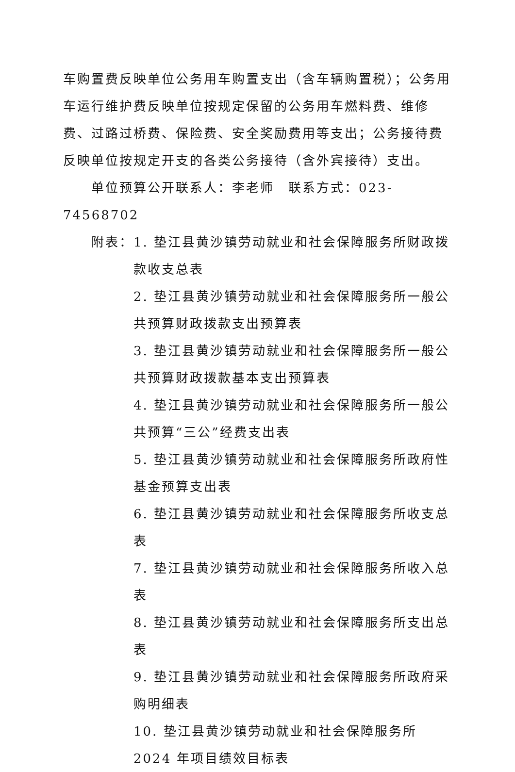车购置费反映单位公务用车购置支出（含车辆购置税）；公务用车运行维护费反映单位按规定保留的公务用车燃料费、维修费、过路过桥费、保险费、安全奖励费用等支出；公务接待费反映单位按规定开支的各类公务接待（含外宾接待）支出。
单位预算公开联系人：李老师　联系方式：023-74568702
附表： 1. 垫江县黄沙镇劳动就业和社会保障服务所财政拨款收支总表
2. 垫江县黄沙镇劳动就业和社会保障服务所一般公共预算财政拨款支出预算表
3. 垫江县黄沙镇劳动就业和社会保障服务所一般公共预算财政拨款基本支出预算表
4. 垫江县黄沙镇劳动就业和社会保障服务所一般公共预算“三公”经费支出表
5. 垫江县黄沙镇劳动就业和社会保障服务所政府性基金预算支出表
6. 垫江县黄沙镇劳动就业和社会保障服务所收支总表
7. 垫江县黄沙镇劳动就业和社会保障服务所收入总表
8. 垫江县黄沙镇劳动就业和社会保障服务所支出总表
9. 垫江县黄沙镇劳动就业和社会保障服务所政府采购明细表
10. 垫江县黄沙镇劳动就业和社会保障服务所 2024 年项目绩效目标表